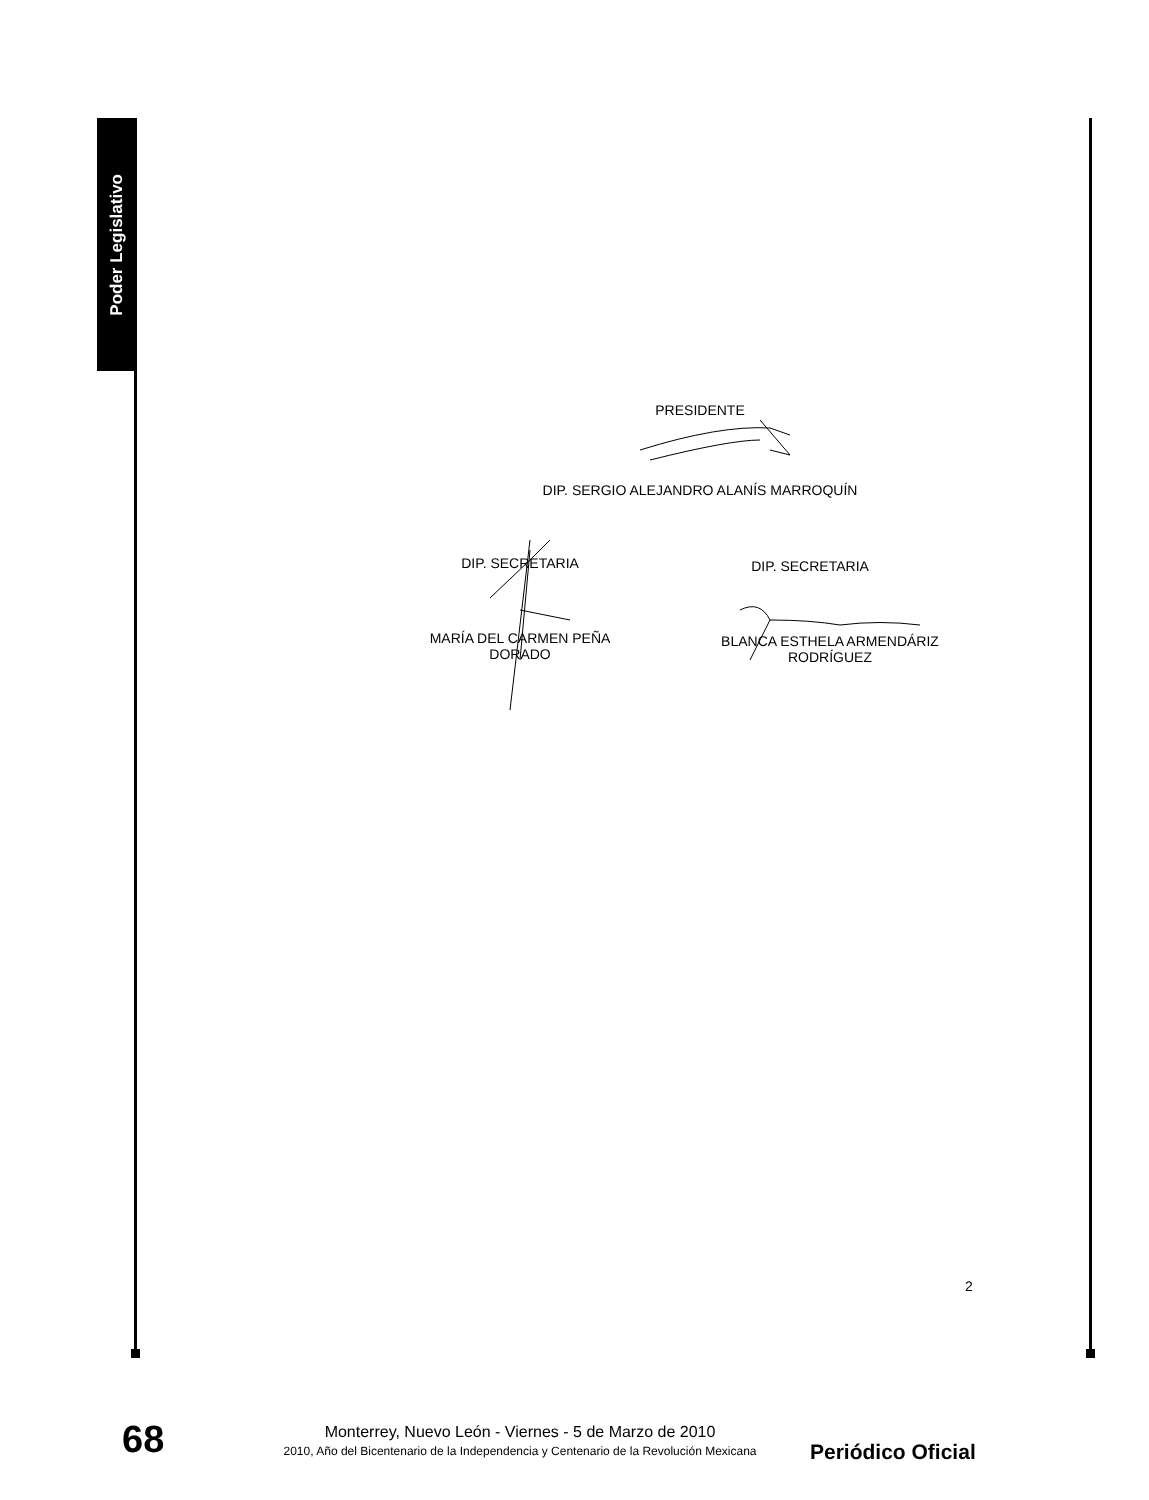Poder Legislativo
PRESIDENTE
DIP. SERGIO ALEJANDRO ALANÍS MARROQUÍN
DIP. SECRETARIA DIP. SECRETARIA
MARÍA DEL CARMEN PEÑA
DORADO
BLANCA ESTHELA ARMENDÁRIZ
RODRÍGUEZ
2
68
Monterrey, Nuevo León - Viernes - 5 de Marzo de 2010
2010, Año del Bicentenario de la Independencia y Centenario de la Revolución Mexicana
Periódico Oficial